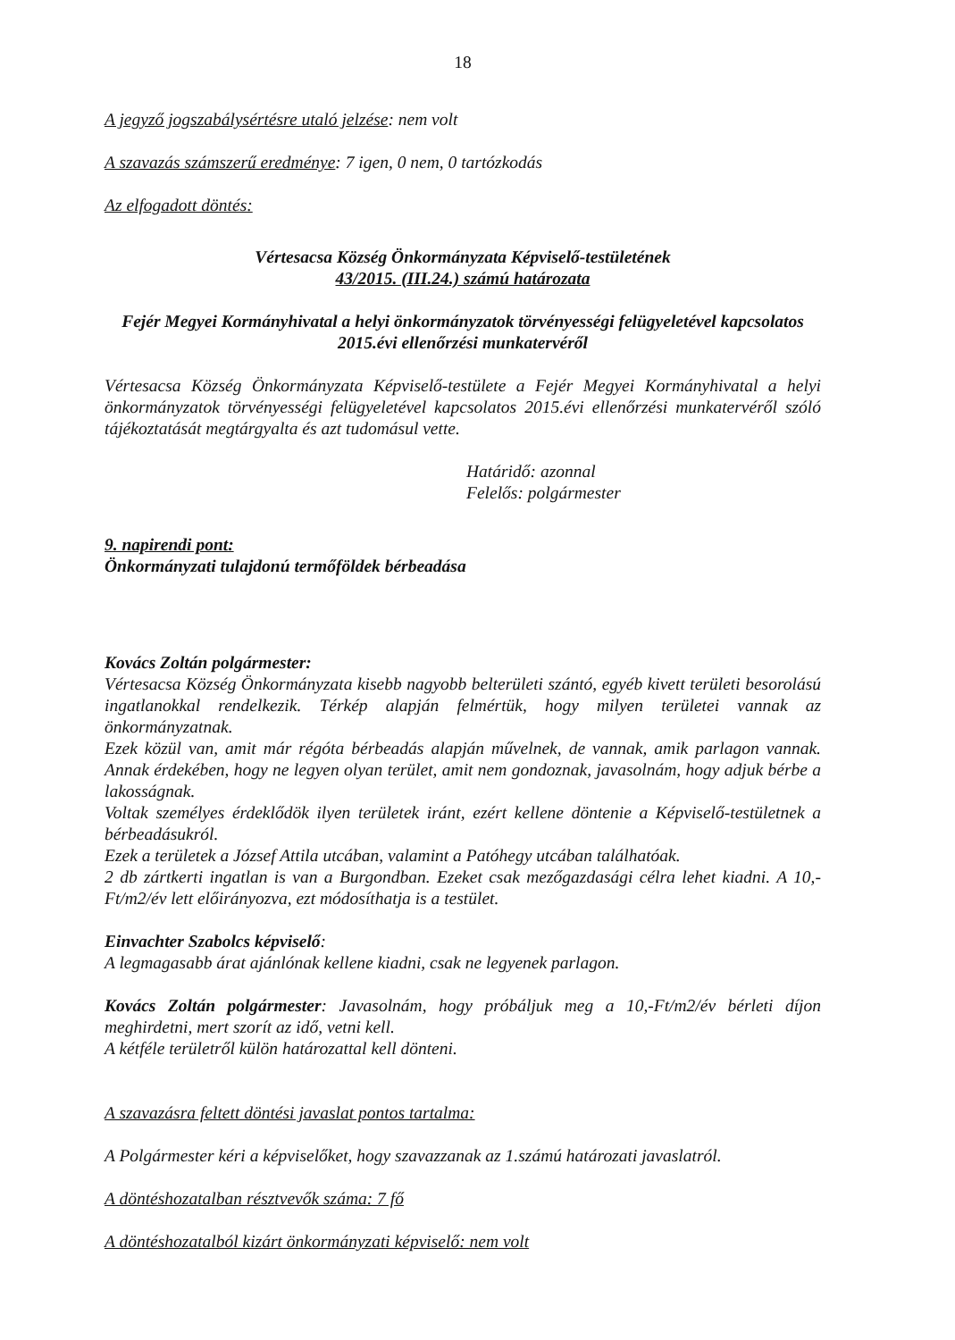18
A jegyző jogszabálysértésre utaló jelzése: nem volt
A szavazás számszerű eredménye: 7 igen, 0 nem, 0 tartózkodás
Az elfogadott döntés:
Vértesacsa Község Önkormányzata Képviselő-testületének
43/2015. (III.24.) számú határozata
Fejér Megyei Kormányhivatal a helyi önkormányzatok törvényességi felügyeletével kapcsolatos 2015.évi ellenőrzési munkatervéről
Vértesacsa Község Önkormányzata Képviselő-testülete a Fejér Megyei Kormányhivatal a helyi önkormányzatok törvényességi felügyeletével kapcsolatos 2015.évi ellenőrzési munkatervéről szóló tájékoztatását megtárgyalta és azt tudomásul vette.
Határidő: azonnal
Felelős: polgármester
9. napirendi pont:
Önkormányzati tulajdonú termőföldek bérbeadása
Kovács Zoltán polgármester:
Vértesacsa Község Önkormányzata kisebb nagyobb belterületi szántó, egyéb kivett területi besorolású ingatlanokkal rendelkezik. Térkép alapján felmértük, hogy milyen területei vannak az önkormányzatnak.
Ezek közül van, amit már régóta bérbeadás alapján művelnek, de vannak, amik parlagon vannak. Annak érdekében, hogy ne legyen olyan terület, amit nem gondoznak, javasolnám, hogy adjuk bérbe a lakosságnak.
Voltak személyes érdeklődök ilyen területek iránt, ezért kellene döntenie a Képviselő-testületnek a bérbeadásukról.
Ezek a területek a József Attila utcában, valamint a Patóhegy utcában találhatóak.
2 db zártkerti ingatlan is van a Burgondban. Ezeket csak mezőgazdasági célra lehet kiadni. A 10,-Ft/m2/év lett előirányozva, ezt módosíthatja is a testület.
Einvachter Szabolcs képviselő:
A legmagasabb árat ajánlónak kellene kiadni, csak ne legyenek parlagon.
Kovács Zoltán polgármester: Javasolnám, hogy próbáljuk meg a 10,-Ft/m2/év bérleti díjon meghirdetni, mert szorít az idő, vetni kell.
A kétféle területről külön határozattal kell dönteni.
A szavazásra feltett döntési javaslat pontos tartalma:
A Polgármester kéri a képviselőket, hogy szavazzanak az 1.számú határozati javaslatról.
A döntéshozatalban résztvevők száma: 7 fő
A döntéshozatalból kizárt önkormányzati képviselő: nem volt